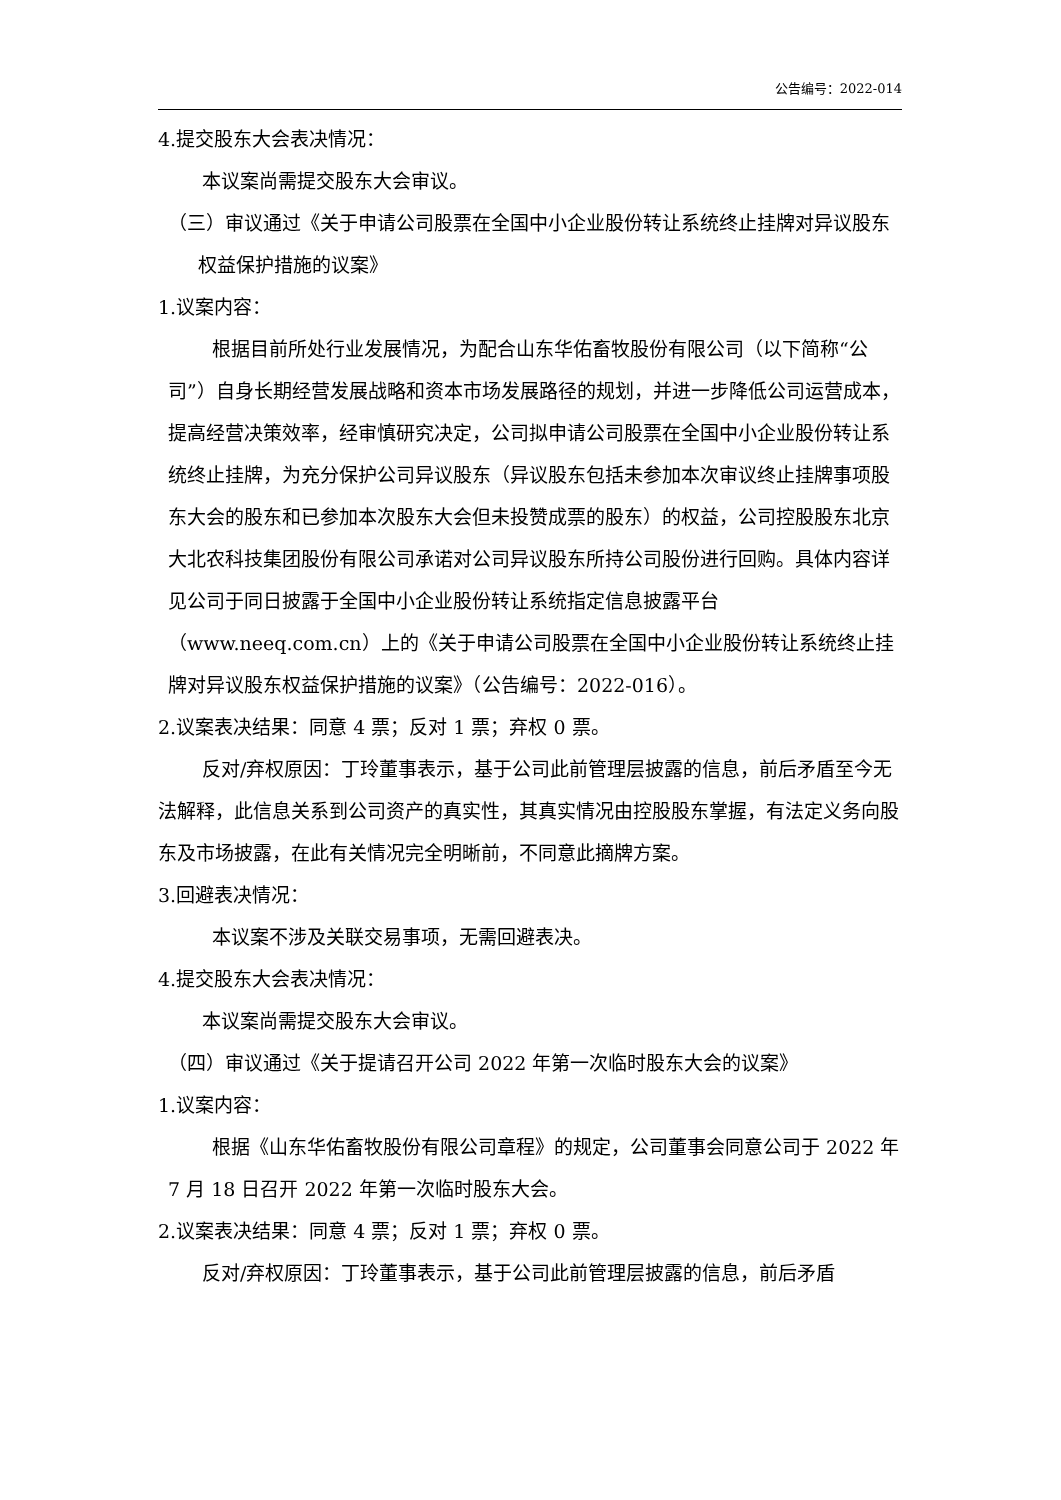公告编号：2022-014
4.提交股东大会表决情况：
本议案尚需提交股东大会审议。
（三）审议通过《关于申请公司股票在全国中小企业股份转让系统终止挂牌对异议股东权益保护措施的议案》
1.议案内容：
根据目前所处行业发展情况，为配合山东华佑畜牧股份有限公司（以下简称“公司”）自身长期经营发展战略和资本市场发展路径的规划，并进一步降低公司运营成本，提高经营决策效率，经审慎研究决定，公司拟申请公司股票在全国中小企业股份转让系统终止挂牌，为充分保护公司异议股东（异议股东包括未参加本次审议终止挂牌事项股东大会的股东和已参加本次股东大会但未投赞成票的股东）的权益，公司控股股东北京大北农科技集团股份有限公司承诺对公司异议股东所持公司股份进行回购。具体内容详见公司于同日披露于全国中小企业股份转让系统指定信息披露平台（www.neeq.com.cn）上的《关于申请公司股票在全国中小企业股份转让系统终止挂牌对异议股东权益保护措施的议案》（公告编号：2022-016）。
2.议案表决结果：同意 4 票；反对 1 票；弃权 0 票。
反对/弃权原因：丁玲董事表示，基于公司此前管理层披露的信息，前后矛盾至今无法解释，此信息关系到公司资产的真实性，其真实情况由控股股东掌握，有法定义务向股东及市场披露，在此有关情况完全明晰前，不同意此摘牌方案。
3.回避表决情况：
本议案不涉及关联交易事项，无需回避表决。
4.提交股东大会表决情况：
本议案尚需提交股东大会审议。
（四）审议通过《关于提请召开公司 2022 年第一次临时股东大会的议案》
1.议案内容：
根据《山东华佑畜牧股份有限公司章程》的规定，公司董事会同意公司于 2022 年 7 月 18 日召开 2022 年第一次临时股东大会。
2.议案表决结果：同意 4 票；反对 1 票；弃权 0 票。
反对/弃权原因：丁玲董事表示，基于公司此前管理层披露的信息，前后矛盾